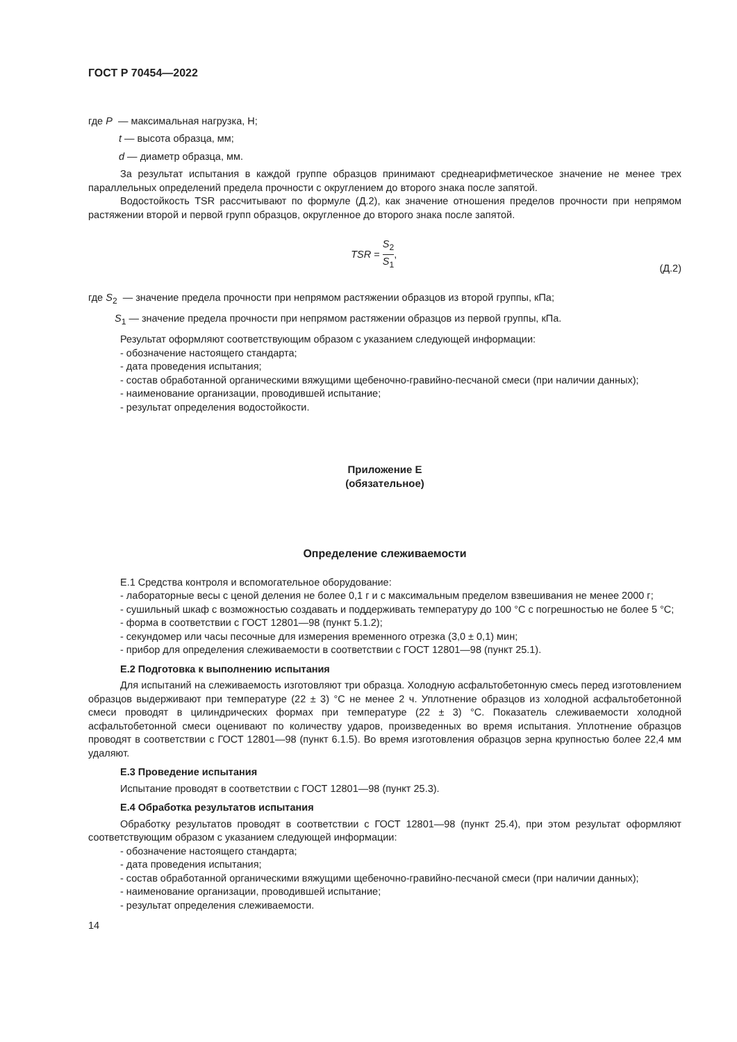ГОСТ Р 70454—2022
где P — максимальная нагрузка, Н;
t — высота образца, мм;
d — диаметр образца, мм.
За результат испытания в каждой группе образцов принимают среднеарифметическое значение не менее трех параллельных определений предела прочности с округлением до второго знака после запятой.
Водостойкость TSR рассчитывают по формуле (Д.2), как значение отношения пределов прочности при непрямом растяжении второй и первой групп образцов, округленное до второго знака после запятой.
TSR = S<sub>2</sub> S<sub>1</sub>, (Д.2)
где S<sub>2</sub> — значение предела прочности при непрямом растяжении образцов из второй группы, кПа;
S<sub>1</sub> — значение предела прочности при непрямом растяжении образцов из первой группы, кПа.
Результат оформляют соответствующим образом с указанием следующей информации:
- обозначение настоящего стандарта;
- дата проведения испытания;
- состав обработанной органическими вяжущими щебеночно-гравийно-песчаной смеси (при наличии данных);
- наименование организации, проводившей испытание;
- результат определения водостойкости.
Приложение Е
(обязательное)
Определение слеживаемости
Е.1 Средства контроля и вспомогательное оборудование:
- лабораторные весы с ценой деления не более 0,1 г и с максимальным пределом взвешивания не менее 2000 г;
- сушильный шкаф с возможностью создавать и поддерживать температуру до 100 °С с погрешностью не более 5 °С;
- форма в соответствии с ГОСТ 12801—98 (пункт 5.1.2);
- секундомер или часы песочные для измерения временного отрезка (3,0 ± 0,1) мин;
- прибор для определения слеживаемости в соответствии с ГОСТ 12801—98 (пункт 25.1).
Е.2 Подготовка к выполнению испытания
Для испытаний на слеживаемость изготовляют три образца. Холодную асфальтобетонную смесь перед изготовлением образцов выдерживают при температуре (22 ± 3) °С не менее 2 ч. Уплотнение образцов из холодной асфальтобетонной смеси проводят в цилиндрических формах при температуре (22 ± 3) °С. Показатель слеживаемости холодной асфальтобетонной смеси оценивают по количеству ударов, произведенных во время испытания. Уплотнение образцов проводят в соответствии с ГОСТ 12801—98 (пункт 6.1.5). Во время изготовления образцов зерна крупностью более 22,4 мм удаляют.
Е.3 Проведение испытания
Испытание проводят в соответствии с ГОСТ 12801—98 (пункт 25.3).
Е.4 Обработка результатов испытания
Обработку результатов проводят в соответствии с ГОСТ 12801—98 (пункт 25.4), при этом результат оформляют соответствующим образом с указанием следующей информации:
- обозначение настоящего стандарта;
- дата проведения испытания;
- состав обработанной органическими вяжущими щебеночно-гравийно-песчаной смеси (при наличии данных);
- наименование организации, проводившей испытание;
- результат определения слеживаемости.
14